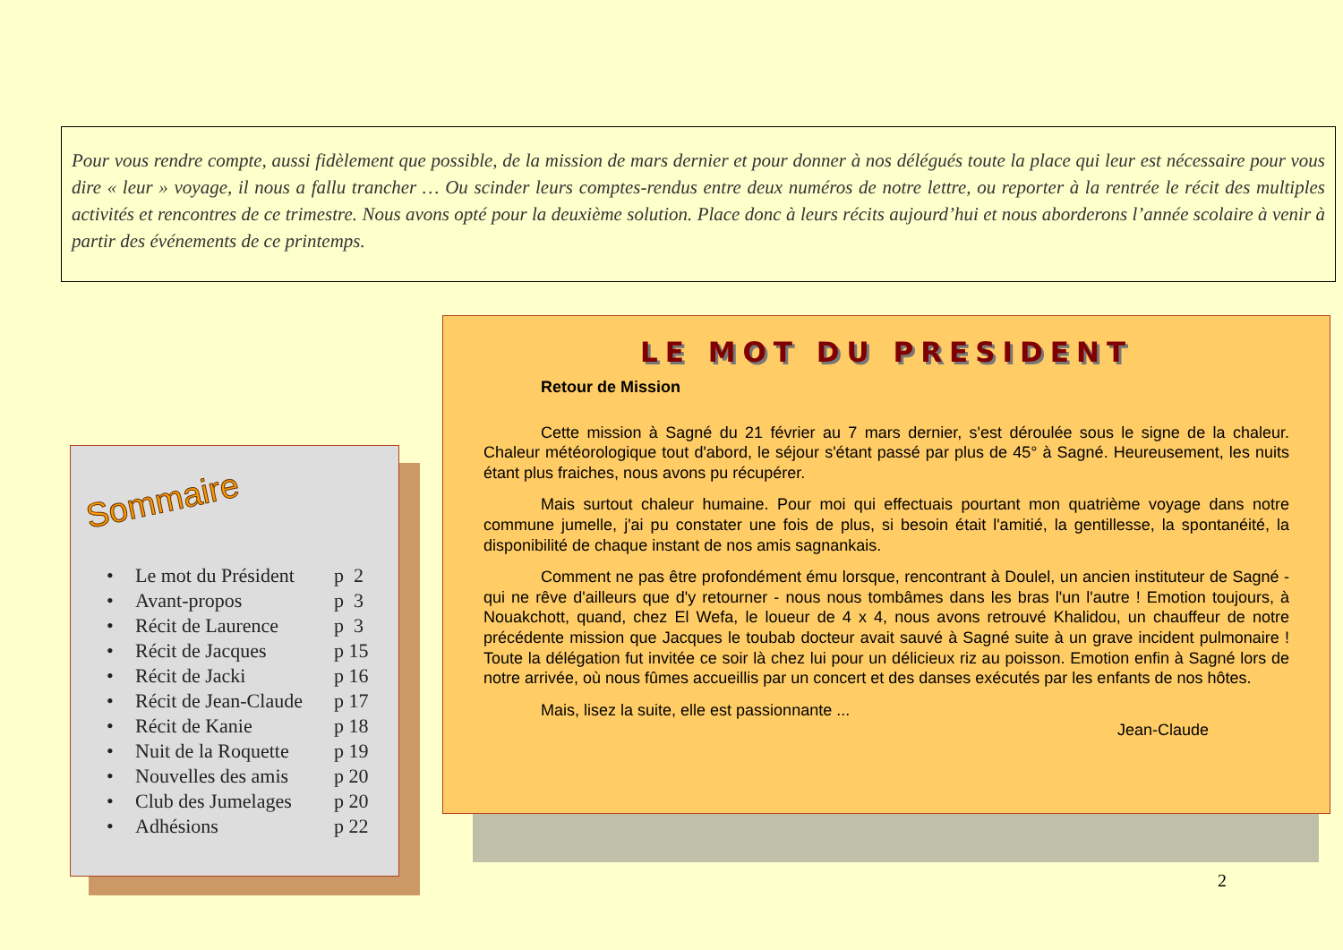Pour vous rendre compte, aussi fidèlement que possible, de la mission de mars dernier et pour donner à nos délégués toute la place qui leur est nécessaire pour vous dire « leur » voyage, il nous a fallu trancher … Ou scinder leurs comptes-rendus entre deux numéros de notre lettre, ou reporter à la rentrée le récit des multiples activités et rencontres de ce trimestre. Nous avons opté pour la deuxième solution. Place donc à leurs récits aujourd’hui et nous aborderons l’année scolaire à venir à partir des événements de ce printemps.
Sommaire
| • | Le mot du Président | p 2 |
| • | Avant-propos | p 3 |
| • | Récit de Laurence | p 3 |
| • | Récit de Jacques | p 15 |
| • | Récit de Jacki | p 16 |
| • | Récit de Jean-Claude | p 17 |
| • | Récit de Kanie | p 18 |
| • | Nuit de la Roquette | p 19 |
| • | Nouvelles des amis | p 20 |
| • | Club des Jumelages | p 20 |
| • | Adhésions | p 22 |
LE MOT DU PRESIDENT
Retour de Mission
Cette mission à Sagné du 21 février au 7 mars dernier, s'est déroulée sous le signe de la chaleur. Chaleur météorologique tout d'abord, le séjour s'étant passé par plus de 45° à Sagné. Heureusement, les nuits étant plus fraiches, nous avons pu récupérer.
Mais surtout chaleur humaine. Pour moi qui effectuais pourtant mon quatrième voyage dans notre commune jumelle, j'ai pu constater une fois de plus, si besoin était l'amitié, la gentillesse, la spontanéité, la disponibilité de chaque instant de nos amis sagnankais.
Comment ne pas être profondément ému lorsque, rencontrant à Doulel, un ancien instituteur de Sagné - qui ne rêve d'ailleurs que d'y retourner - nous nous tombâmes dans les bras l'un l'autre ! Emotion toujours, à Nouakchott, quand, chez El Wefa, le loueur de 4 x 4, nous avons retrouvé Khalidou, un chauffeur de notre précédente mission que Jacques le toubab docteur avait sauvé à Sagné suite à un grave incident pulmonaire ! Toute la délégation fut invitée ce soir là chez lui pour un délicieux riz au poisson. Emotion enfin à Sagné lors de notre arrivée, où nous fûmes accueillis par un concert et des danses exécutés par les enfants de nos hôtes.
Mais, lisez la suite, elle est passionnante ...
Jean-Claude
2